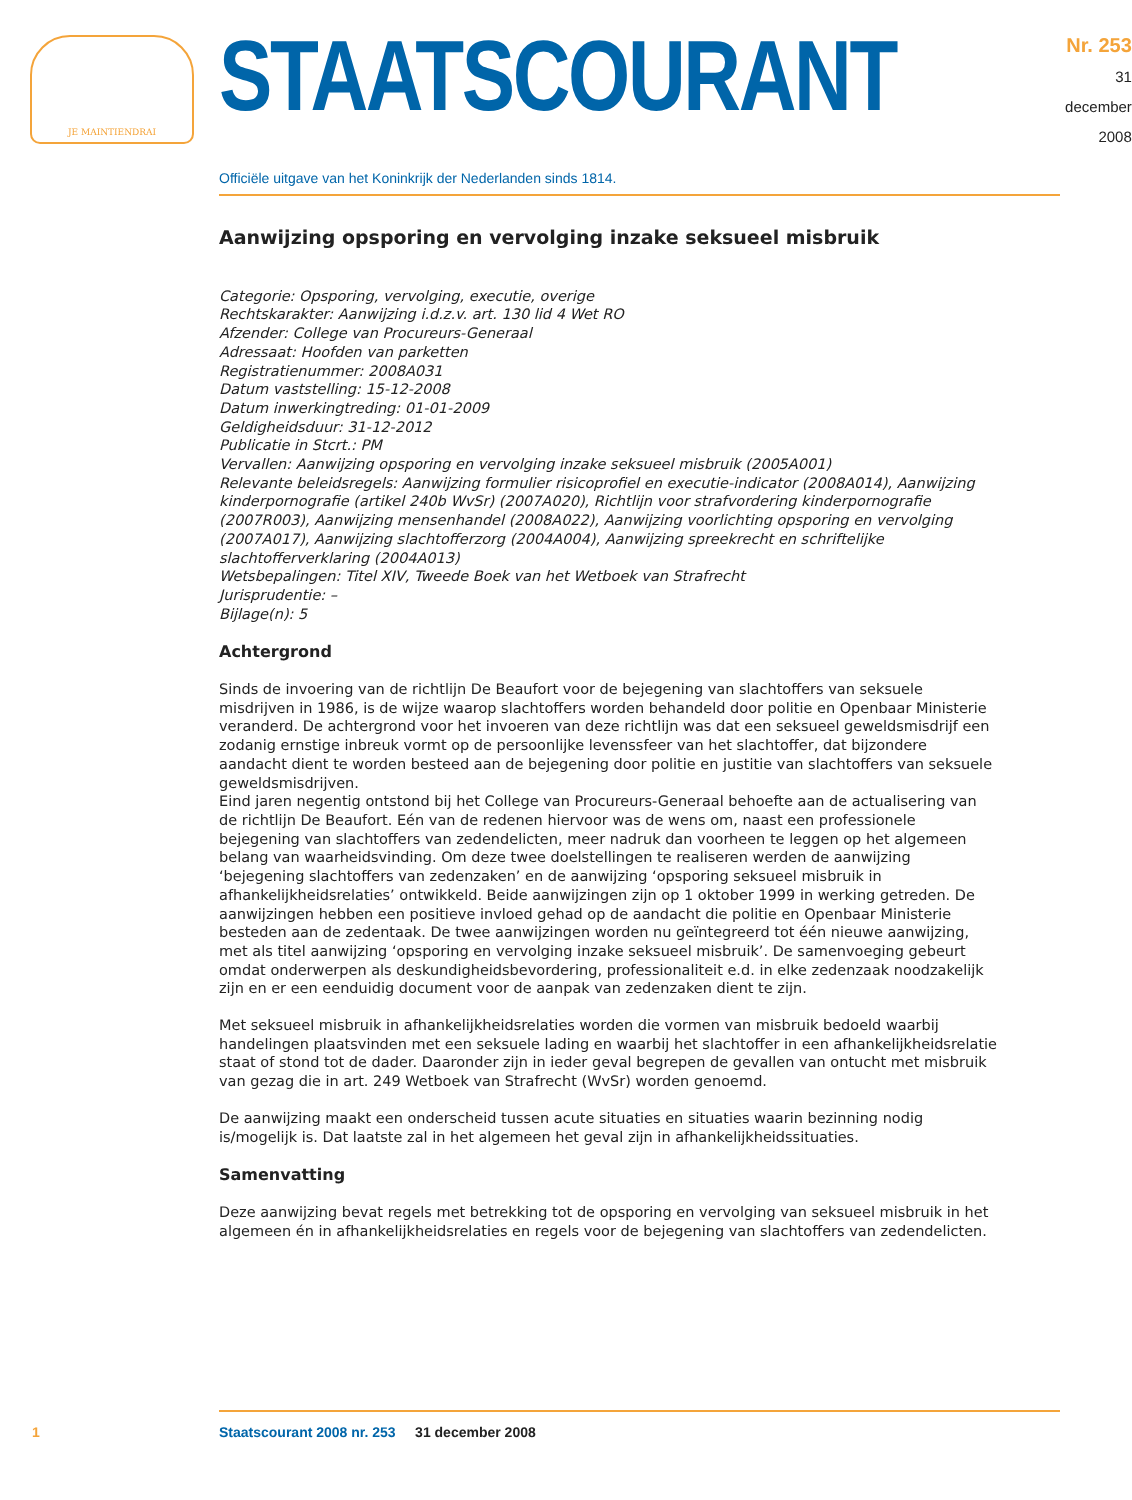JE MAINTIENDRAI
STAATSCOURANT
Nr. 253
31 december
2008
Officiële uitgave van het Koninkrijk der Nederlanden sinds 1814.
Aanwijzing opsporing en vervolging inzake seksueel misbruik
Categorie: Opsporing, vervolging, executie, overige
Rechtskarakter: Aanwijzing i.d.z.v. art. 130 lid 4 Wet RO
Afzender: College van Procureurs-Generaal
Adressaat: Hoofden van parketten
Registratienummer: 2008A031
Datum vaststelling: 15-12-2008
Datum inwerkingtreding: 01-01-2009
Geldigheidsduur: 31-12-2012
Publicatie in Stcrt.: PM
Vervallen: Aanwijzing opsporing en vervolging inzake seksueel misbruik (2005A001)
Relevante beleidsregels: Aanwijzing formulier risicoprofiel en executie-indicator (2008A014), Aanwijzing kinderpornografie (artikel 240b WvSr) (2007A020), Richtlijn voor strafvordering kinderpornografie (2007R003), Aanwijzing mensenhandel (2008A022), Aanwijzing voorlichting opsporing en vervolging (2007A017), Aanwijzing slachtofferzorg (2004A004), Aanwijzing spreekrecht en schriftelijke slachtofferverklaring (2004A013)
Wetsbepalingen: Titel XIV, Tweede Boek van het Wetboek van Strafrecht
Jurisprudentie: –
Bijlage(n): 5
Achtergrond
Sinds de invoering van de richtlijn De Beaufort voor de bejegening van slachtoffers van seksuele misdrijven in 1986, is de wijze waarop slachtoffers worden behandeld door politie en Openbaar Ministerie veranderd. De achtergrond voor het invoeren van deze richtlijn was dat een seksueel geweldsmisdrijf een zodanig ernstige inbreuk vormt op de persoonlijke levenssfeer van het slachtoffer, dat bijzondere aandacht dient te worden besteed aan de bejegening door politie en justitie van slachtoffers van seksuele geweldsmisdrijven.
Eind jaren negentig ontstond bij het College van Procureurs-Generaal behoefte aan de actualisering van de richtlijn De Beaufort. Eén van de redenen hiervoor was de wens om, naast een professionele bejegening van slachtoffers van zedendelicten, meer nadruk dan voorheen te leggen op het algemeen belang van waarheidsvinding. Om deze twee doelstellingen te realiseren werden de aanwijzing ‘bejegening slachtoffers van zedenzaken’ en de aanwijzing ‘opsporing seksueel misbruik in afhankelijkheidsrelaties’ ontwikkeld. Beide aanwijzingen zijn op 1 oktober 1999 in werking getreden. De aanwijzingen hebben een positieve invloed gehad op de aandacht die politie en Openbaar Ministerie besteden aan de zedentaak. De twee aanwijzingen worden nu geïntegreerd tot één nieuwe aanwijzing, met als titel aanwijzing ‘opsporing en vervolging inzake seksueel misbruik’. De samenvoeging gebeurt omdat onderwerpen als deskundigheidsbevordering, professionaliteit e.d. in elke zedenzaak noodzakelijk zijn en er een eenduidig document voor de aanpak van zedenzaken dient te zijn.
Met seksueel misbruik in afhankelijkheidsrelaties worden die vormen van misbruik bedoeld waarbij handelingen plaatsvinden met een seksuele lading en waarbij het slachtoffer in een afhankelijkheidsrelatie staat of stond tot de dader. Daaronder zijn in ieder geval begrepen de gevallen van ontucht met misbruik van gezag die in art. 249 Wetboek van Strafrecht (WvSr) worden genoemd.
De aanwijzing maakt een onderscheid tussen acute situaties en situaties waarin bezinning nodig is/mogelijk is. Dat laatste zal in het algemeen het geval zijn in afhankelijkheidssituaties.
Samenvatting
Deze aanwijzing bevat regels met betrekking tot de opsporing en vervolging van seksueel misbruik in het algemeen én in afhankelijkheidsrelaties en regels voor de bejegening van slachtoffers van zedendelicten.
1
Staatscourant 2008 nr. 253 31 december 2008